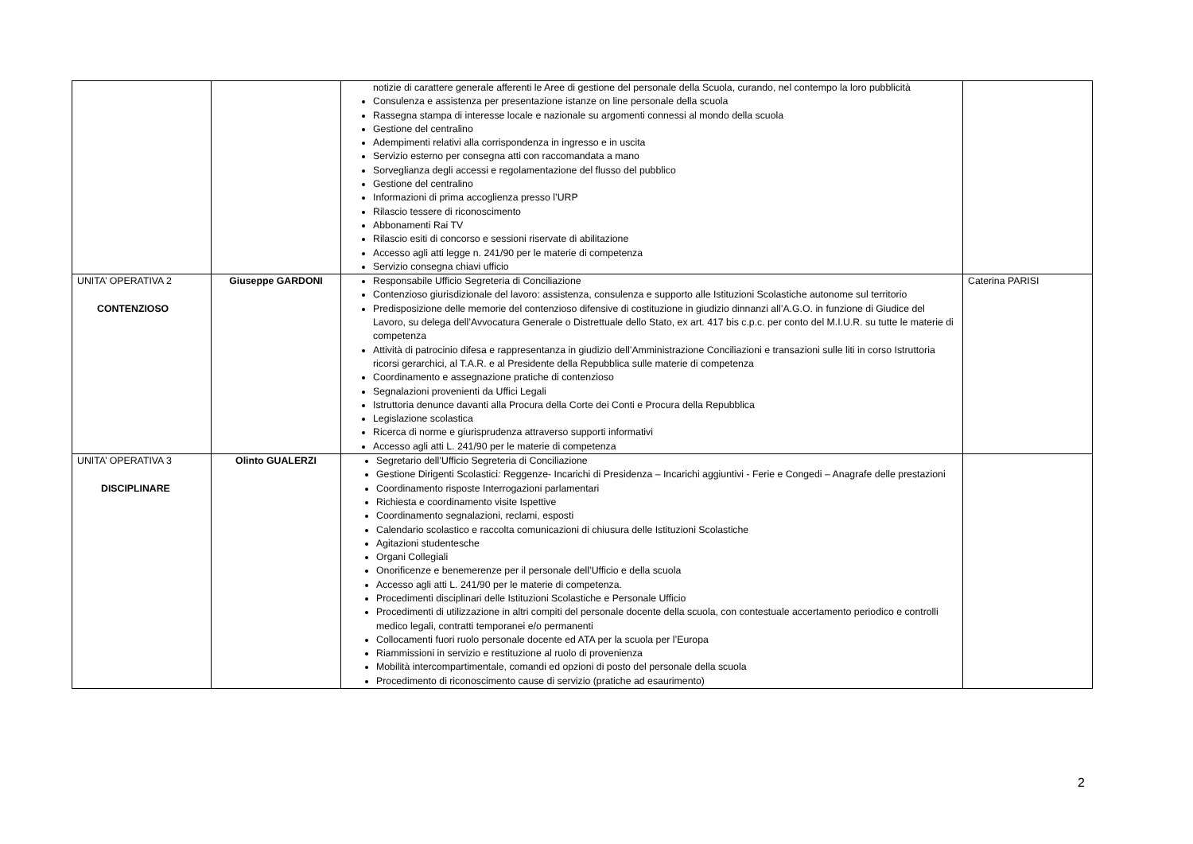| | | notizie di carattere generale afferenti le Aree di gestione del personale della Scuola, curando, nel contempo la loro pubblicità Consulenza e assistenza per presentazione istanze on line personale della scuola Rassegna stampa di interesse locale e nazionale su argomenti connessi al mondo della scuola Gestione del centralino Adempimenti relativi alla corrispondenza in ingresso e in uscita Servizio esterno per consegna atti con raccomandata a mano Sorveglianza degli accessi e regolamentazione del flusso del pubblico Gestione del centralino Informazioni di prima accoglienza presso l’URP Rilascio tessere di riconoscimento Abbonamenti Rai TV Rilascio esiti di concorso e sessioni riservate di abilitazione Accesso agli atti legge n. 241/90 per le materie di competenza Servizio consegna chiavi ufficio | |
| UNITA’ OPERATIVA 2 CONTENZIOSO | Giuseppe GARDONI | Responsabile Ufficio Segreteria di Conciliazione Contenzioso giurisdizionale del lavoro: assistenza, consulenza e supporto alle Istituzioni Scolastiche autonome sul territorio Predisposizione delle memorie del contenzioso difensive di costituzione in giudizio dinnanzi all’A.G.O. in funzione di Giudice del Lavoro, su delega dell’Avvocatura Generale o Distrettuale dello Stato, ex art. 417 bis c.p.c. per conto del M.I.U.R. su tutte le materie di competenza Attività di patrocinio difesa e rappresentanza in giudizio dell’Amministrazione Conciliazioni e transazioni sulle liti in corso Istruttoria ricorsi gerarchici, al T.A.R. e al Presidente della Repubblica sulle materie di competenza Coordinamento e assegnazione pratiche di contenzioso Segnalazioni provenienti da Uffici Legali Istruttoria denunce davanti alla Procura della Corte dei Conti e Procura della Repubblica Legislazione scolastica Ricerca di norme e giurisprudenza attraverso supporti informativi Accesso agli atti L. 241/90 per le materie di competenza | Caterina PARISI |
| UNITA’ OPERATIVA 3 DISCIPLINARE | Olinto GUALERZI | Segretario dell’Ufficio Segreteria di Conciliazione Gestione Dirigenti Scolastici : Reggenze- Incarichi di Presidenza – Incarichi aggiuntivi - Ferie e Congedi – Anagrafe delle prestazioni Coordinamento risposte Interrogazioni parlamentari Richiesta e coordinamento visite Ispettive Coordinamento segnalazioni, reclami, esposti Calendario scolastico e raccolta comunicazioni di chiusura delle Istituzioni Scolastiche Agitazioni studentesche Organi Collegiali Onorificenze e benemerenze per il personale dell’Ufficio e della scuola Accesso agli atti L. 241/90 per le materie di competenza. Procedimenti disciplinari delle Istituzioni Scolastiche e Personale Ufficio Procedimenti di utilizzazione in altri compiti del personale docente della scuola, con contestuale accertamento periodico e controlli medico legali, contratti temporanei e/o permanenti Collocamenti fuori ruolo personale docente ed ATA per la scuola per l’Europa Riammissioni in servizio e restituzione al ruolo di provenienza Mobilità intercompartimentale, comandi ed opzioni di posto del personale della scuola Procedimento di riconoscimento cause di servizio (pratiche ad esaurimento) | |
2